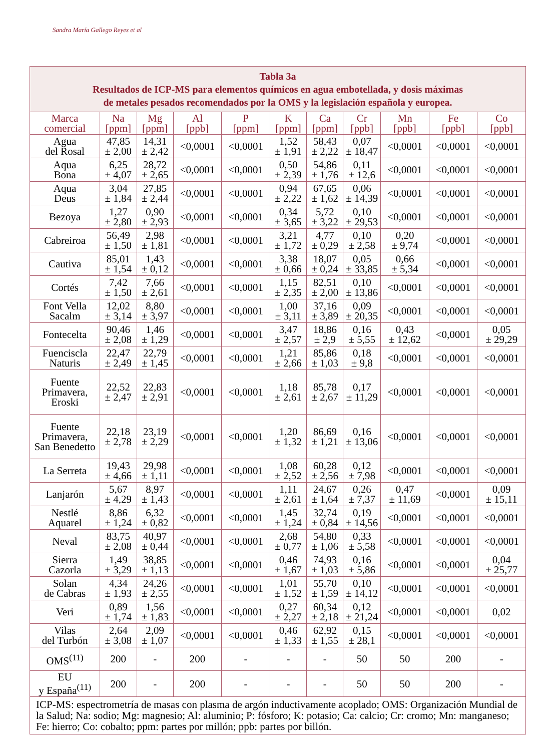Sandra María Gallego Reyes et al
| Tabla 3a Resultados de ICP-MS para elementos químicos en agua embotellada, y dosis máximas de metales pesados recomendados por la OMS y la legislación española y europea. | | | | | | | | | | |
| --- | --- | --- | --- | --- | --- | --- | --- | --- | --- | --- |
| Marca comercial | Na [ppm] | Mg [ppm] | Al [ppb] | P [ppm] | K [ppm] | Ca [ppm] | Cr [ppb] | Mn [ppb] | Fe [ppb] | Co [ppb] |
| Agua del Rosal | 47,85 ± 2,00 | 14,31 ± 2,42 | <0,0001 | <0,0001 | 1,52 ± 1,91 | 58,43 ± 2,22 | 0,07 ± 18,47 | <0,0001 | <0,0001 | <0,0001 |
| Aqua Bona | 6,25 ± 4,07 | 28,72 ± 2,65 | <0,0001 | <0,0001 | 0,50 ± 2,39 | 54,86 ± 1,76 | 0,11 ± 12,6 | <0,0001 | <0,0001 | <0,0001 |
| Aqua Deus | 3,04 ± 1,84 | 27,85 ± 2,44 | <0,0001 | <0,0001 | 0,94 ± 2,22 | 67,65 ± 1,62 | 0,06 ± 14,39 | <0,0001 | <0,0001 | <0,0001 |
| Bezoya | 1,27 ± 2,80 | 0,90 ± 2,93 | <0,0001 | <0,0001 | 0,34 ± 3,65 | 5,72 ± 3,22 | 0,10 ± 29,53 | <0,0001 | <0,0001 | <0,0001 |
| Cabreiroa | 56,49 ± 1,50 | 2,98 ± 1,81 | <0,0001 | <0,0001 | 3,21 ± 1,72 | 4,77 ± 0,29 | 0,10 ± 2,58 | 0,20 ± 9,74 | <0,0001 | <0,0001 |
| Cautiva | 85,01 ± 1,54 | 1,43 ± 0,12 | <0,0001 | <0,0001 | 3,38 ± 0,66 | 18,07 ± 0,24 | 0,05 ± 33,85 | 0,66 ± 5,34 | <0,0001 | <0,0001 |
| Cortés | 7,42 ± 1,50 | 7,66 ± 2,61 | <0,0001 | <0,0001 | 1,15 ± 2,35 | 82,51 ± 2,00 | 0,10 ± 13,86 | <0,0001 | <0,0001 | <0,0001 |
| Font Vella Sacalm | 12,02 ± 3,14 | 8,80 ± 3,97 | <0,0001 | <0,0001 | 1,00 ± 3,11 | 37,16 ± 3,89 | 0,09 ± 20,35 | <0,0001 | <0,0001 | <0,0001 |
| Fontecelta | 90,46 ± 2,08 | 1,46 ± 1,29 | <0,0001 | <0,0001 | 3,47 ± 2,57 | 18,86 ± 2,9 | 0,16 ± 5,55 | 0,43 ± 12,62 | <0,0001 | 0,05 ± 29,29 |
| Fuenciscla Naturis | 22,47 ± 2,49 | 22,79 ± 1,45 | <0,0001 | <0,0001 | 1,21 ± 2,66 | 85,86 ± 1,03 | 0,18 ± 9,8 | <0,0001 | <0,0001 | <0,0001 |
| Fuente Primavera, Eroski | 22,52 ± 2,47 | 22,83 ± 2,91 | <0,0001 | <0,0001 | 1,18 ± 2,61 | 85,78 ± 2,67 | 0,17 ± 11,29 | <0,0001 | <0,0001 | <0,0001 |
| Fuente Primavera, San Benedetto | 22,18 ± 2,78 | 23,19 ± 2,29 | <0,0001 | <0,0001 | 1,20 ± 1,32 | 86,69 ± 1,21 | 0,16 ± 13,06 | <0,0001 | <0,0001 | <0,0001 |
| La Serreta | 19,43 ± 4,66 | 29,98 ± 1,11 | <0,0001 | <0,0001 | 1,08 ± 2,52 | 60,28 ± 2,56 | 0,12 ± 7,98 | <0,0001 | <0,0001 | <0,0001 |
| Lanjarón | 5,67 ± 4,29 | 8,97 ± 1,43 | <0,0001 | <0,0001 | 1,11 ± 2,61 | 24,67 ± 1,64 | 0,26 ± 7,37 | 0,47 ± 11,69 | <0,0001 | 0,09 ± 15,11 |
| Nestlé Aquarel | 8,86 ± 1,24 | 6,32 ± 0,82 | <0,0001 | <0,0001 | 1,45 ± 1,24 | 32,74 ± 0,84 | 0,19 ± 14,56 | <0,0001 | <0,0001 | <0,0001 |
| Neval | 83,75 ± 2,08 | 40,97 ± 0,44 | <0,0001 | <0,0001 | 2,68 ± 0,77 | 54,80 ± 1,06 | 0,33 ± 5,58 | <0,0001 | <0,0001 | <0,0001 |
| Sierra Cazorla | 1,49 ± 3,29 | 38,85 ± 1,13 | <0,0001 | <0,0001 | 0,46 ± 1,67 | 74,93 ± 1,03 | 0,16 ± 5,86 | <0,0001 | <0,0001 | 0,04 ± 25,77 |
| Solan de Cabras | 4,34 ± 1,93 | 24,26 ± 2,55 | <0,0001 | <0,0001 | 1,01 ± 1,52 | 55,70 ± 1,59 | 0,10 ± 14,12 | <0,0001 | <0,0001 | <0,0001 |
| Veri | 0,89 ± 1,74 | 1,56 ± 1,83 | <0,0001 | <0,0001 | 0,27 ± 2,27 | 60,34 ± 2,18 | 0,12 ± 21,24 | <0,0001 | <0,0001 | 0,02 |
| Vilas del Turbón | 2,64 ± 3,08 | 2,09 ± 1,07 | <0,0001 | <0,0001 | 0,46 ± 1,33 | 62,92 ± 1,55 | 0,15 ± 28,1 | <0,0001 | <0,0001 | <0,0001 |
| OMS<sup>(11)</sup> | 200 | - | 200 | - | - | - | 50 | 50 | 200 | - |
| EU y España<sup>(11)</sup> | 200 | - | 200 | - | - | - | 50 | 50 | 200 | - |
| ICP-MS: espectrometría de masas con plasma de argón inductivamente acoplado; OMS: Organización Mundial de la Salud; Na: sodio; Mg: magnesio; Al: aluminio; P: fósforo; K: potasio; Ca: calcio; Cr: cromo; Mn: manganeso; Fe: hierro; Co: cobalto; ppm: partes por millón; ppb: partes por billón. | | | | | | | | | | |